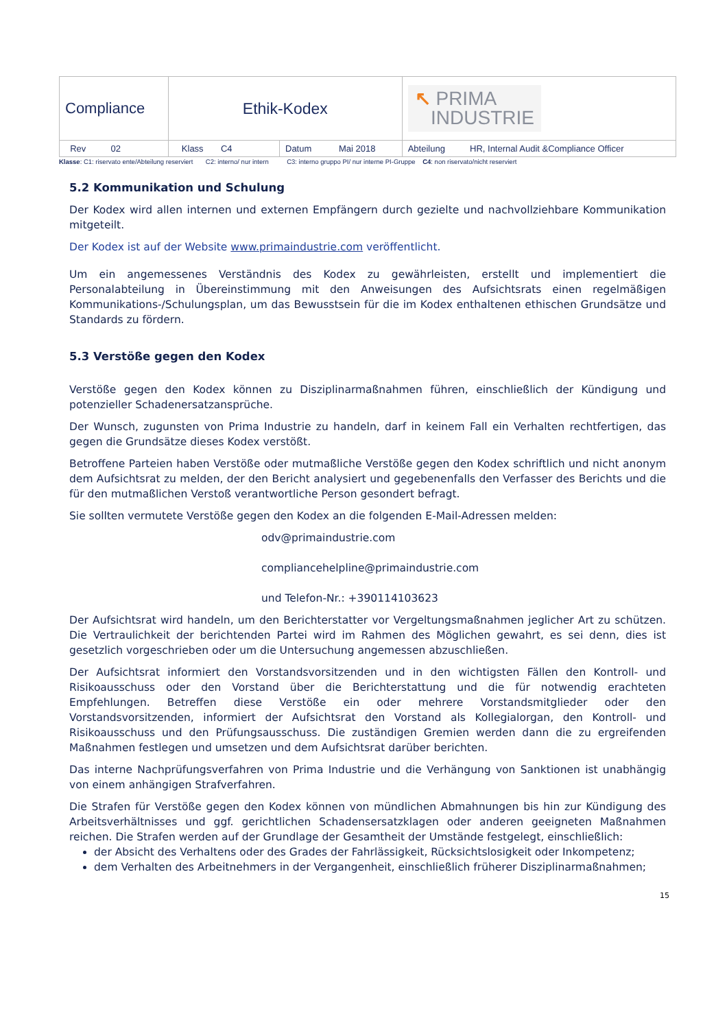| Compliance | Ethik-Kodex | | ↖ PRIMA INDUSTRIE |
| Rev 02 | Klass C4 | Datum Mai 2018 | Abteilung HR, Internal Audit &Compliance Officer |
Klasse: C1: riservato ente/Abteilung reserviert C2: interno/ nur intern C3: interno gruppo PI/ nur interne PI-Gruppe C4: non riservato/nicht reserviert
5.2 Kommunikation und Schulung
Der Kodex wird allen internen und externen Empfängern durch gezielte und nachvollziehbare Kommunikation mitgeteilt.
Der Kodex ist auf der Website www.primaindustrie.com veröffentlicht.
Um ein angemessenes Verständnis des Kodex zu gewährleisten, erstellt und implementiert die Personalabteilung in Übereinstimmung mit den Anweisungen des Aufsichtsrats einen regelmäßigen Kommunikations-/Schulungsplan, um das Bewusstsein für die im Kodex enthaltenen ethischen Grundsätze und Standards zu fördern.
5.3 Verstöße gegen den Kodex
Verstöße gegen den Kodex können zu Disziplinarmaßnahmen führen, einschließlich der Kündigung und potenzieller Schadenersatzansprüche.
Der Wunsch, zugunsten von Prima Industrie zu handeln, darf in keinem Fall ein Verhalten rechtfertigen, das gegen die Grundsätze dieses Kodex verstößt.
Betroffene Parteien haben Verstöße oder mutmaßliche Verstöße gegen den Kodex schriftlich und nicht anonym dem Aufsichtsrat zu melden, der den Bericht analysiert und gegebenenfalls den Verfasser des Berichts und die für den mutmaßlichen Verstoß verantwortliche Person gesondert befragt.
Sie sollten vermutete Verstöße gegen den Kodex an die folgenden E-Mail-Adressen melden:
odv@primaindustrie.com
compliancehelpline@primaindustrie.com
und Telefon-Nr.: +390114103623
Der Aufsichtsrat wird handeln, um den Berichterstatter vor Vergeltungsmaßnahmen jeglicher Art zu schützen. Die Vertraulichkeit der berichtenden Partei wird im Rahmen des Möglichen gewahrt, es sei denn, dies ist gesetzlich vorgeschrieben oder um die Untersuchung angemessen abzuschließen.
Der Aufsichtsrat informiert den Vorstandsvorsitzenden und in den wichtigsten Fällen den Kontroll- und Risikoausschuss oder den Vorstand über die Berichterstattung und die für notwendig erachteten Empfehlungen. Betreffen diese Verstöße ein oder mehrere Vorstandsmitglieder oder den Vorstandsvorsitzenden, informiert der Aufsichtsrat den Vorstand als Kollegialorgan, den Kontroll- und Risikoausschuss und den Prüfungsausschuss. Die zuständigen Gremien werden dann die zu ergreifenden Maßnahmen festlegen und umsetzen und dem Aufsichtsrat darüber berichten.
Das interne Nachprüfungsverfahren von Prima Industrie und die Verhängung von Sanktionen ist unabhängig von einem anhängigen Strafverfahren.
Die Strafen für Verstöße gegen den Kodex können von mündlichen Abmahnungen bis hin zur Kündigung des Arbeitsverhältnisses und ggf. gerichtlichen Schadensersatzklagen oder anderen geeigneten Maßnahmen reichen. Die Strafen werden auf der Grundlage der Gesamtheit der Umstände festgelegt, einschließlich:
der Absicht des Verhaltens oder des Grades der Fahrlässigkeit, Rücksichtslosigkeit oder Inkompetenz;
dem Verhalten des Arbeitnehmers in der Vergangenheit, einschließlich früherer Disziplinarmaßnahmen;
15